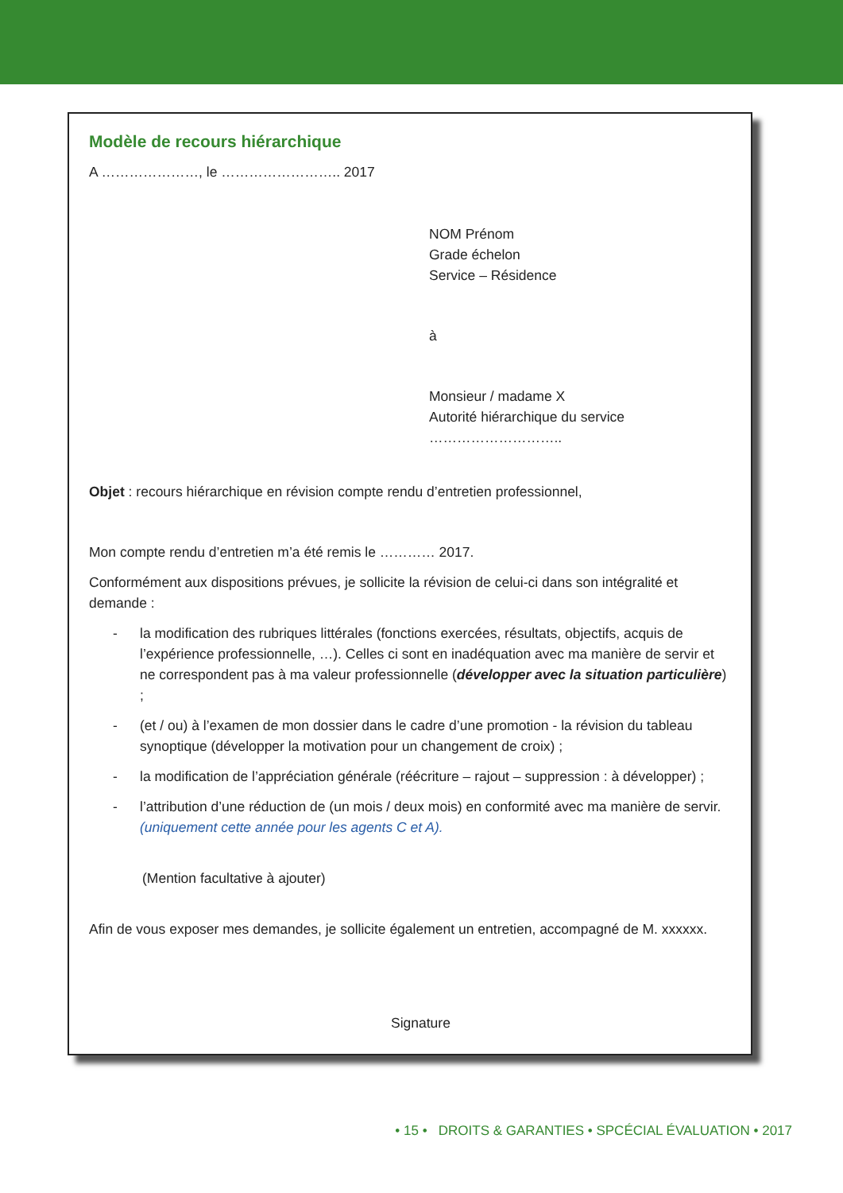Modèle de recours hiérarchique
A …………………, le …………………….. 2017
NOM Prénom
Grade échelon
Service – Résidence
à
Monsieur / madame X
Autorité hiérarchique du service
………………………..
Objet : recours hiérarchique en révision compte rendu d’entretien professionnel,
Mon compte rendu d’entretien m’a été remis le ………… 2017.
Conformément aux dispositions prévues, je sollicite la révision de celui-ci dans son intégralité et demande :
- la modification des rubriques littérales (fonctions exercées, résultats, objectifs, acquis de l’expérience professionnelle, …). Celles ci sont en inadéquation avec ma manière de servir et ne correspondent pas à ma valeur professionnelle (développer avec la situation particulière) ;
- (et / ou) à l’examen de mon dossier dans le cadre d’une promotion - la révision du tableau synoptique (développer la motivation pour un changement de croix) ;
- la modification de l’appréciation générale (réécriture – rajout – suppression : à développer) ;
- l’attribution d’une réduction de (un mois / deux mois) en conformité avec ma manière de servir. (uniquement cette année pour les agents C et A).
(Mention facultative à ajouter)
Afin de vous exposer mes demandes, je sollicite également un entretien, accompagné de M. xxxxxx.
Signature
• 15 • DROITS & GARANTIES • SPCÉCIAL ÉVALUATION • 2017